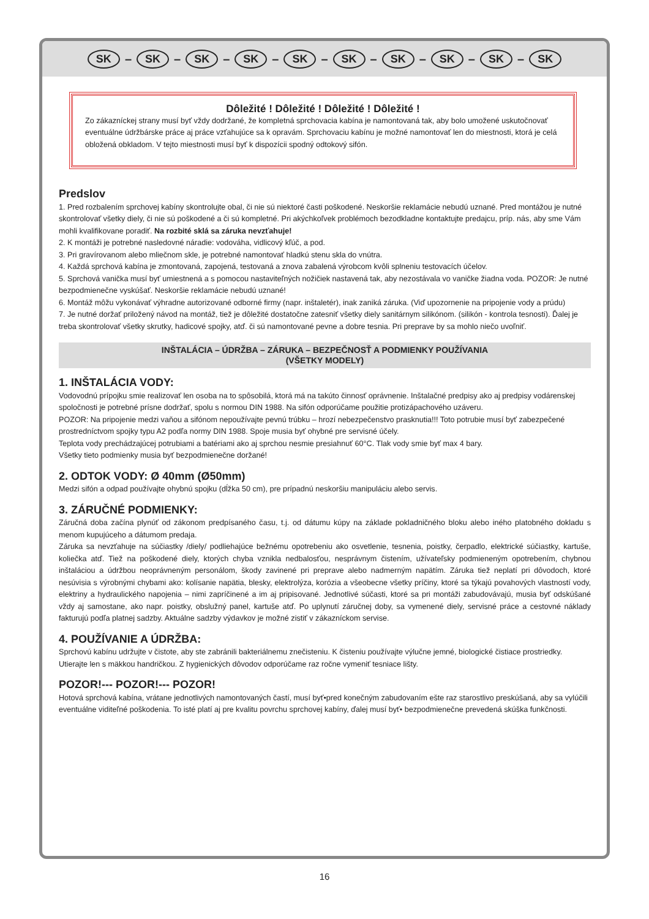SK – SK – SK – SK – SK – SK – SK – SK – SK – SK
Dôležité ! Dôležité ! Dôležité ! Dôležité !
Zo zákazníckej strany musí byť vždy dodržané, že kompletná sprchovacia kabína je namontovaná tak, aby bolo umožené uskutočnovať eventuálne údržbárske práce aj práce vzťahujúce sa k opravám. Sprchovaciu kabínu je možné namontovať len do miestnosti, ktorá je celá obložená obkladom. V tejto miestnosti musí byť k dispozícii spodný odtokový sifón.
Predslov
1. Pred rozbalením sprchovej kabíny skontrolujte obal, či nie sú niektoré časti poškodené. Neskoršie reklamácie nebudú uznané. Pred montážou je nutné skontrolovať všetky diely, či nie sú poškodené a či sú kompletné. Pri akýchkoľvek problémoch bezodkladne kontaktujte predajcu, príp. nás, aby sme Vám mohli kvalifikovane poradiť. Na rozbité sklá sa záruka nevzťahuje!
2. K montáži je potrebné nasledovné náradie: vodováha, vidlicový kľúč, a pod.
3. Pri gravírovanom alebo mliečnom skle, je potrebné namontovať hladkú stenu skla do vnútra.
4. Každá sprchová kabína je zmontovaná, zapojená, testovaná a znova zabalená výrobcom kvôli splneniu testovacích účelov.
5. Sprchová vanička musí byť umiestnená a s pomocou nastaviteľných nožičiek nastavená tak, aby nezostávala vo vaničke žiadna voda. POZOR: Je nutné bezpodmienečne vyskúšať. Neskoršie reklamácie nebudú uznané!
6. Montáž môžu vykonávať výhradne autorizované odborné firmy (napr. inštaletér), inak zaniká záruka. (Viď upozornenie na pripojenie vody a prúdu)
7. Je nutné doržať priložený návod na montáž, tiež je dôležité dostatočne zatesniť všetky diely sanitárnym silikónom. (silikón - kontrola tesnosti). Ďalej je treba skontrolovať všetky skrutky, hadicové spojky, atď. či sú namontované pevne a dobre tesnia. Pri preprave by sa mohlo niečo uvoľniť.
INŠTALÁCIA – ÚDRŽBA – ZÁRUKA – BEZPEČNOSŤ A PODMIENKY POUŽÍVANIA
(VŠETKY MODELY)
1. INŠTALÁCIA VODY:
Vodovodnú prípojku smie realizovať len osoba na to spôsobilá, ktorá má na takúto činnosť oprávnenie. Inštalačné predpisy ako aj predpisy vodárenskej spoločnosti je potrebné prísne dodržať, spolu s normou DIN 1988. Na sifón odporúčame použitie protizápachového uzáveru.
POZOR: Na pripojenie medzi vaňou a sifónom nepoužívajte pevnú trúbku – hrozí nebezpečenstvo prasknutia!!! Toto potrubie musí byť zabezpečené prostredníctvom spojky typu A2 podľa normy DIN 1988. Spoje musia byť ohybné pre servisné účely.
Teplota vody prechádzajúcej potrubiami a batériami ako aj sprchou nesmie presiahnuť 60°C. Tlak vody smie byť max 4 bary.
Všetky tieto podmienky musia byť bezpodmienečne doržané!
2. ODTOK VODY: Ø 40mm (Ø50mm)
Medzi sifón a odpad používajte ohybnú spojku (dĺžka 50 cm), pre prípadnú neskoršiu manipuláciu alebo servis.
3. ZÁRUČNÉ PODMIENKY:
Záručná doba začína plynúť od zákonom predpísaného času, t.j. od dátumu kúpy na základe pokladničného bloku alebo iného platobného dokladu s menom kupujúceho a dátumom predaja.
Záruka sa nevzťahuje na súčiastky /diely/ podliehajúce bežnému opotrebeniu ako osvetlenie, tesnenia, poistky, čerpadlo, elektrické súčiastky, kartuše, koliečka atď. Tiež na poškodené diely, ktorých chyba vznikla nedbalosťou, nesprávnym čistením, užívateľsky podmieneným opotrebením, chybnou inštaláciou a údržbou neoprávneným personálom, škody zavinené pri preprave alebo nadmerným napätím. Záruka tiež neplatí pri dôvodoch, ktoré nesúvisia s výrobnými chybami ako: kolísanie napätia, blesky, elektrolýza, korózia a všeobecne všetky príčiny, ktoré sa týkajú povahových vlastností vody, elektriny a hydraulického napojenia – nimi zapríčinené a im aj pripisované. Jednotlivé súčasti, ktoré sa pri montáži zabudovávajú, musia byť odskúšané vždy aj samostane, ako napr. poistky, obslužný panel, kartuše atď. Po uplynutí záručnej doby, sa vymenené diely, servisné práce a cestovné náklady fakturujú podľa platnej sadzby. Aktuálne sadzby výdavkov je možné zistiť v zákazníckom servise.
4. POUŽÍVANIE A ÚDRŽBA:
Sprchovú kabínu udržujte v čistote, aby ste zabránili bakteriálnemu znečisteniu. K čisteniu používajte výlučne jemné, biologické čistiace prostriedky. Utierajte len s mäkkou handričkou. Z hygienických dôvodov odporúčame raz ročne vymeniť tesniace lišty.
POZOR!--- POZOR!--- POZOR!
Hotová sprchová kabína, vrátane jednotlivých namontovaných častí, musí byť•pred konečným zabudovaním ešte raz starostlivo preskúšaná, aby sa vylúčili eventuálne viditeľné poškodenia. To isté platí aj pre kvalitu povrchu sprchovej kabíny, ďalej musí byť• bezpodmienečne prevedená skúška funkčnosti.
16